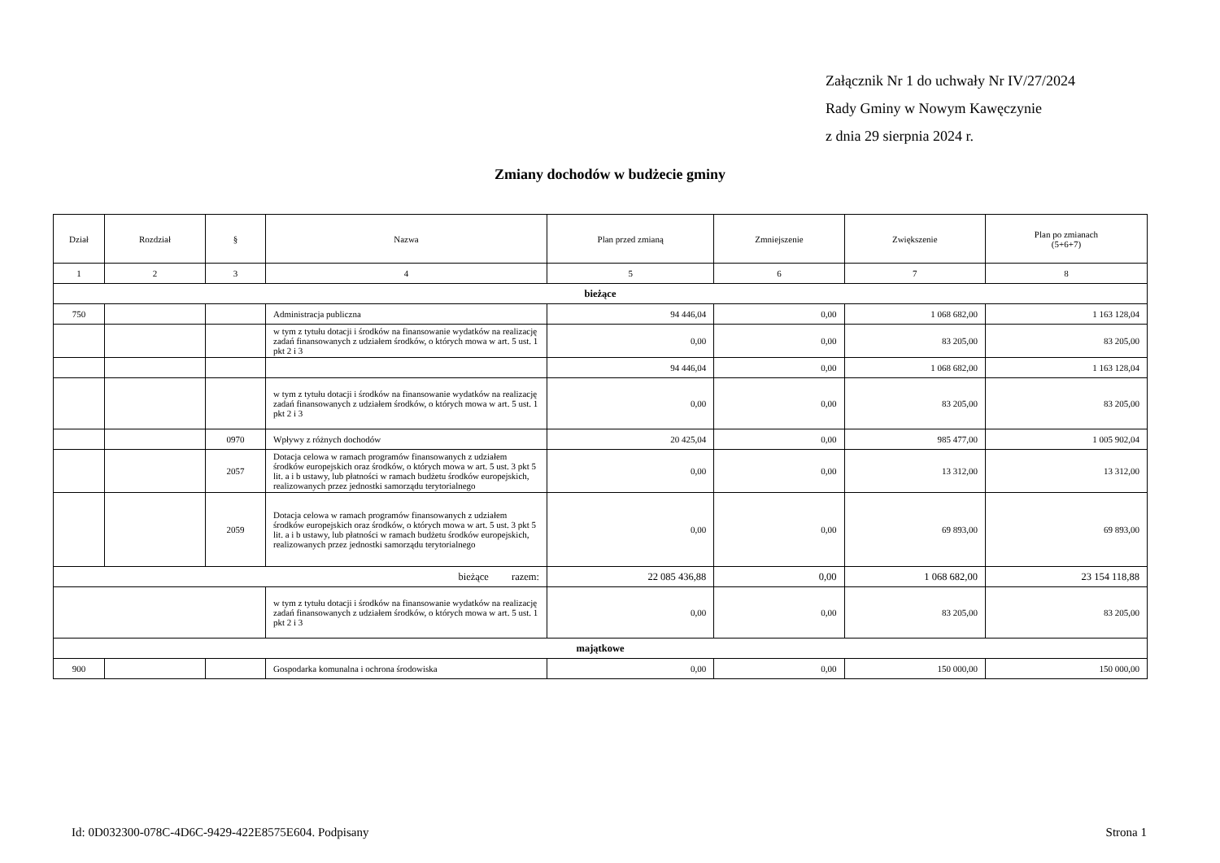Załącznik Nr 1 do uchwały Nr IV/27/2024
Rady Gminy w Nowym Kawęczynie
z dnia 29 sierpnia 2024 r.
Zmiany dochodów w budżecie gminy
| Dział | Rozdział | § | Nazwa | Plan przed zmianą | Zmniejszenie | Zwiększenie | Plan po zmianach (5+6+7) |
| --- | --- | --- | --- | --- | --- | --- | --- |
| 1 | 2 | 3 | 4 | 5 | 6 | 7 | 8 |
| bieżące | | | | | | | |
| 750 | | | Administracja publiczna | 94 446,04 | 0,00 | 1 068 682,00 | 1 163 128,04 |
| | | | w tym z tytułu dotacji i środków na finansowanie wydatków na realizację zadań finansowanych z udziałem środków, o których mowa w art. 5 ust. 1 pkt 2 i 3 | 0,00 | 0,00 | 83 205,00 | 83 205,00 |
| | | | | 94 446,04 | 0,00 | 1 068 682,00 | 1 163 128,04 |
| | | | w tym z tytułu dotacji i środków na finansowanie wydatków na realizację zadań finansowanych z udziałem środków, o których mowa w art. 5 ust. 1 pkt 2 i 3 | 0,00 | 0,00 | 83 205,00 | 83 205,00 |
| | | 0970 | Wpływy z różnych dochodów | 20 425,04 | 0,00 | 985 477,00 | 1 005 902,04 |
| | | 2057 | Dotacja celowa w ramach programów finansowanych z udziałem środków europejskich oraz środków, o których mowa w art. 5 ust. 3 pkt 5 lit. a i b ustawy, lub płatności w ramach budżetu środków europejskich, realizowanych przez jednostki samorządu terytorialnego | 0,00 | 0,00 | 13 312,00 | 13 312,00 |
| | | 2059 | Dotacja celowa w ramach programów finansowanych z udziałem środków europejskich oraz środków, o których mowa w art. 5 ust. 3 pkt 5 lit. a i b ustawy, lub płatności w ramach budżetu środków europejskich, realizowanych przez jednostki samorządu terytorialnego | 0,00 | 0,00 | 69 893,00 | 69 893,00 |
| bieżące razem: | | | | 22 085 436,88 | 0,00 | 1 068 682,00 | 23 154 118,88 |
| | | | w tym z tytułu dotacji i środków na finansowanie wydatków na realizację zadań finansowanych z udziałem środków, o których mowa w art. 5 ust. 1 pkt 2 i 3 | 0,00 | 0,00 | 83 205,00 | 83 205,00 |
| majątkowe | | | | | | | |
| 900 | | | Gospodarka komunalna i ochrona środowiska | 0,00 | 0,00 | 150 000,00 | 150 000,00 |
Id: 0D032300-078C-4D6C-9429-422E8575E604. Podpisany Strona 1